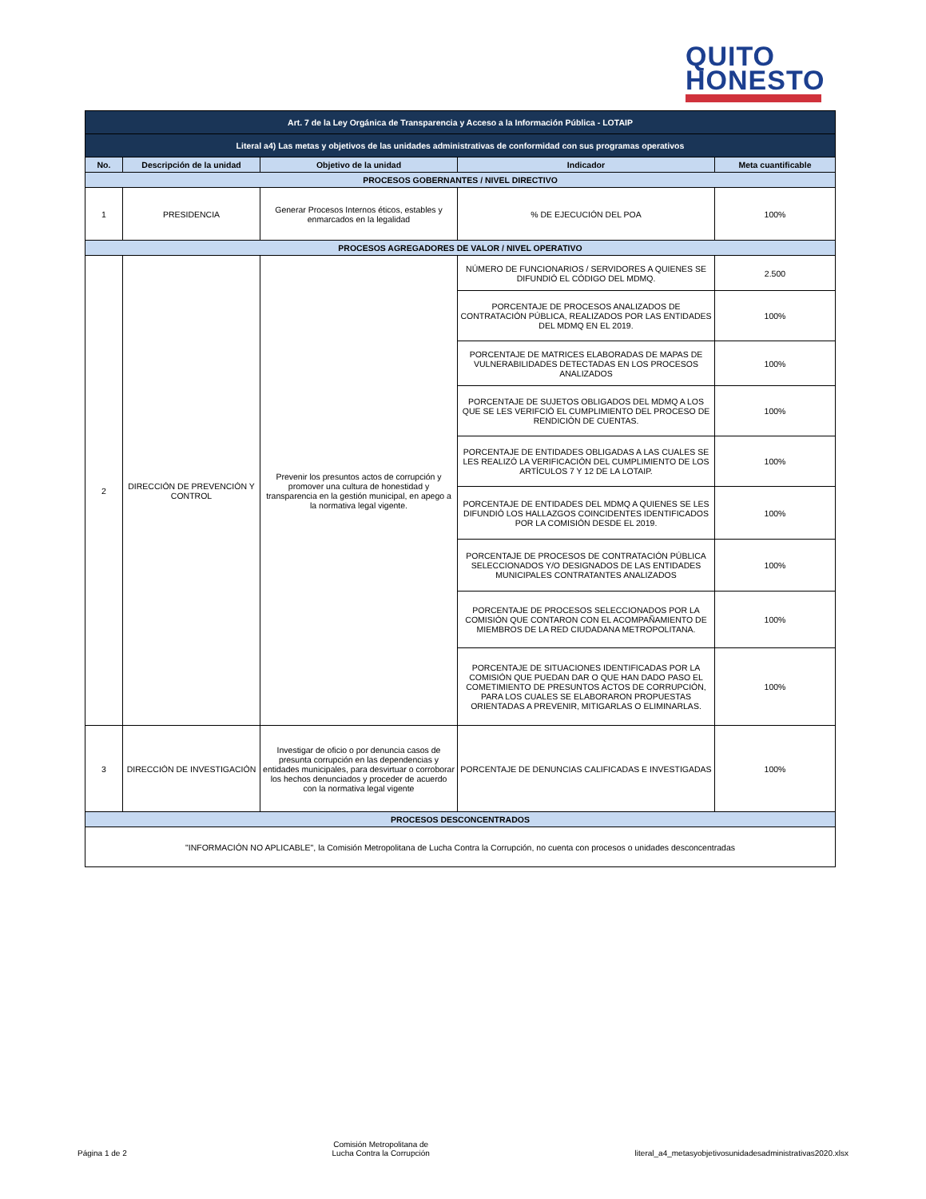QUITO
HONESTO
| Art. 7 de la Ley Orgánica de Transparencia y Acceso a la Información Pública - LOTAIP | | | | |
| Literal a4) Las metas y objetivos de las unidades administrativas de conformidad con sus programas operativos | | | | |
| No. | Descripción de la unidad | Objetivo de la unidad | Indicador | Meta cuantificable |
| PROCESOS GOBERNANTES / NIVEL DIRECTIVO | | | | |
| 1 | PRESIDENCIA | Generar Procesos Internos éticos, estables y enmarcados en la legalidad | % DE EJECUCIÓN DEL POA | 100% |
| PROCESOS AGREGADORES DE VALOR / NIVEL OPERATIVO | | | | |
| 2 | DIRECCIÓN DE PREVENCIÓN Y CONTROL | Prevenir los presuntos actos de corrupción y promover una cultura de honestidad y transparencia en la gestión municipal, en apego a la normativa legal vigente. | NÚMERO DE FUNCIONARIOS / SERVIDORES A QUIENES SE DIFUNDIÓ EL CÓDIGO DEL MDMQ. | 2.500 |
| | | | PORCENTAJE DE PROCESOS ANALIZADOS DE CONTRATACIÓN PÚBLICA, REALIZADOS POR LAS ENTIDADES DEL MDMQ EN EL 2019. | 100% |
| | | | PORCENTAJE DE MATRICES ELABORADAS DE MAPAS DE VULNERABILIDADES DETECTADAS EN LOS PROCESOS ANALIZADOS | 100% |
| | | | PORCENTAJE DE SUJETOS OBLIGADOS DEL MDMQ A LOS QUE SE LES VERIFCIÓ EL CUMPLIMIENTO DEL PROCESO DE RENDICIÓN DE CUENTAS. | 100% |
| | | | PORCENTAJE DE ENTIDADES OBLIGADAS A LAS CUALES SE LES REALIZÓ LA VERIFICACIÓN DEL CUMPLIMIENTO DE LOS ARTÍCULOS 7 Y 12 DE LA LOTAIP. | 100% |
| | | | PORCENTAJE DE ENTIDADES DEL MDMQ A QUIENES SE LES DIFUNDIÓ LOS HALLAZGOS COINCIDENTES IDENTIFICADOS POR LA COMISIÓN DESDE EL 2019. | 100% |
| | | | PORCENTAJE DE PROCESOS DE CONTRATACIÓN PÚBLICA SELECCIONADOS Y/O DESIGNADOS DE LAS ENTIDADES MUNICIPALES CONTRATANTES ANALIZADOS | 100% |
| | | | PORCENTAJE DE PROCESOS SELECCIONADOS POR LA COMISIÓN QUE CONTARON CON EL ACOMPAÑAMIENTO DE MIEMBROS DE LA RED CIUDADANA METROPOLITANA. | 100% |
| | | | PORCENTAJE DE SITUACIONES IDENTIFICADAS POR LA COMISIÓN QUE PUEDAN DAR O QUE HAN DADO PASO EL COMETIMIENTO DE PRESUNTOS ACTOS DE CORRUPCIÓN, PARA LOS CUALES SE ELABORARON PROPUESTAS ORIENTADAS A PREVENIR, MITIGARLAS O ELIMINARLAS. | 100% |
| 3 | DIRECCIÓN DE INVESTIGACIÓN | Investigar de oficio o por denuncia casos de presunta corrupción en las dependencias y entidades municipales, para desvirtuar o corroborar los hechos denunciados y proceder de acuerdo con la normativa legal vigente | PORCENTAJE DE DENUNCIAS CALIFICADAS E INVESTIGADAS | 100% |
| PROCESOS DESCONCENTRADOS | | | | |
| "INFORMACIÓN NO APLICABLE", la Comisión Metropolitana de Lucha Contra la Corrupción, no cuenta con procesos o unidades desconcentradas | | | | |
Página 1 de 2 Comisión Metropolitana de
Lucha Contra la Corrupción literal_a4_metasyobjetivosunidadesadministrativas2020.xlsx